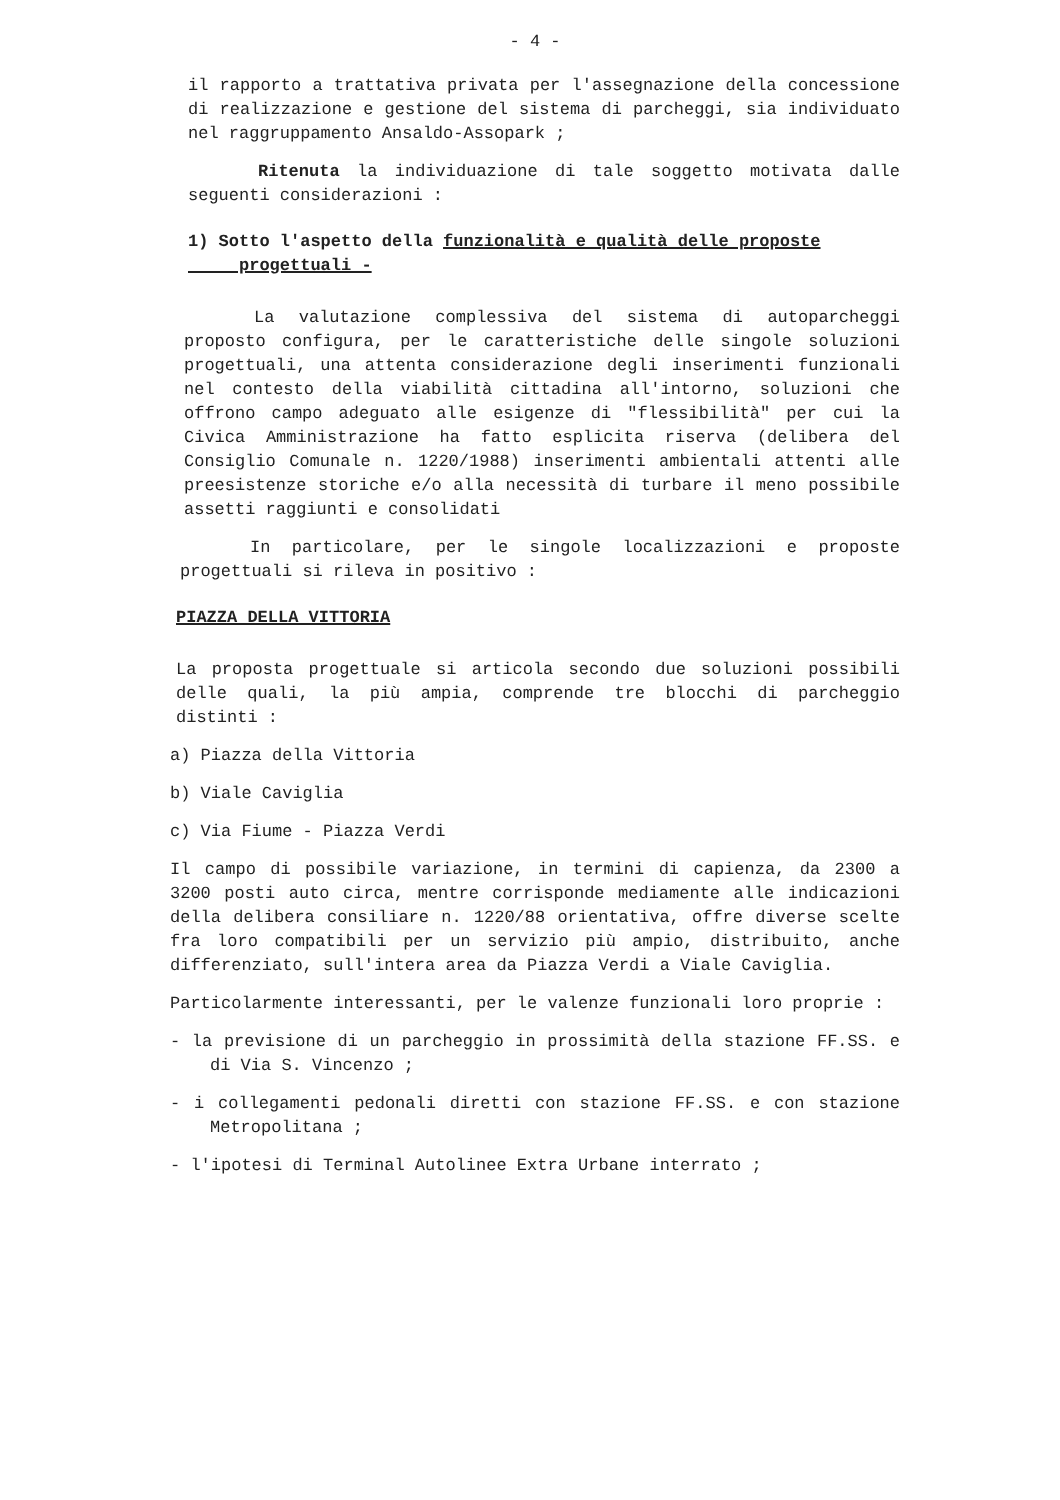- 4 -
il rapporto a trattativa privata per l'assegnazione della concessione di realizzazione e gestione del sistema di parcheggi, sia individuato nel raggruppamento Ansaldo-Assopark ;
Ritenuta la individuazione di tale soggetto motivata dalle seguenti considerazioni :
1) Sotto l'aspetto della funzionalità e qualità delle proposte
progettuali -
La valutazione complessiva del sistema di autoparcheggi proposto configura, per le caratteristiche delle singole soluzioni progettuali, una attenta considerazione degli inserimenti funzionali nel contesto della viabilità cittadina all'intorno, soluzioni che offrono campo adeguato alle esigenze di "flessibilità" per cui la Civica Amministrazione ha fatto esplicita riserva (delibera del Consiglio Comunale n. 1220/1988) inserimenti ambientali attenti alle preesistenze storiche e/o alla necessità di turbare il meno possibile assetti raggiunti e consolidati
In particolare, per le singole localizzazioni e proposte progettuali si rileva in positivo :
PIAZZA DELLA VITTORIA
La proposta progettuale si articola secondo due soluzioni possibili delle quali, la più ampia, comprende tre blocchi di parcheggio distinti :
a) Piazza della Vittoria
b) Viale Caviglia
c) Via Fiume - Piazza Verdi
Il campo di possibile variazione, in termini di capienza, da 2300 a 3200 posti auto circa, mentre corrisponde mediamente alle indicazioni della delibera consiliare n. 1220/88 orientativa, offre diverse scelte fra loro compatibili per un servizio più ampio, distribuito, anche differenziato, sull'intera area da Piazza Verdi a Viale Caviglia.
Particolarmente interessanti, per le valenze funzionali loro proprie :
- la previsione di un parcheggio in prossimità della stazione FF.SS. e di Via S. Vincenzo ;
- i collegamenti pedonali diretti con stazione FF.SS. e con stazione Metropolitana ;
- l'ipotesi di Terminal Autolinee Extra Urbane interrato ;